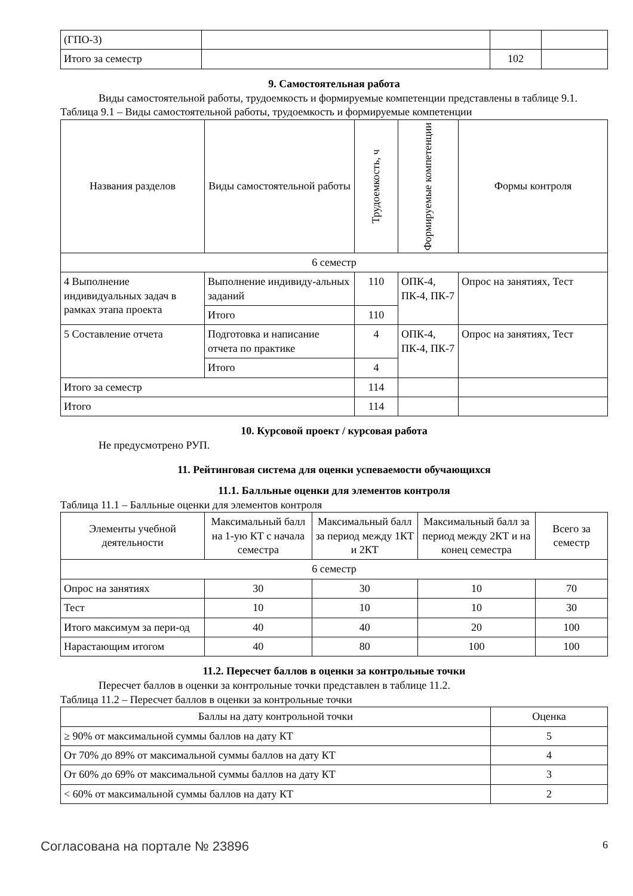| (ГПО-3) | | | |
| Итого за семестр | | 102 | |
9. Самостоятельная работа
Виды самостоятельной работы, трудоемкость и формируемые компетенции представлены в таблице 9.1.
Таблица 9.1 – Виды самостоятельной работы, трудоемкость и формируемые компетенции
| Названия разделов | Виды самостоятельной работы | Трудоемкость, ч | Формируемые компетенции | Формы контроля |
| --- | --- | --- | --- | --- |
| 6 семестр | | | | |
| 4 Выполнение индивидуальных задач в рамках этапа проекта | Выполнение индивиду-альных заданий | 110 | ОПК-4, ПК-4, ПК-7 | Опрос на занятиях, Тест |
| | Итого | 110 | | |
| 5 Составление отчета | Подготовка и написание отчета по практике | 4 | ОПК-4, ПК-4, ПК-7 | Опрос на занятиях, Тест |
| | Итого | 4 | | |
| Итого за семестр | | 114 | | |
| Итого | | 114 | | |
10. Курсовой проект / курсовая работа
Не предусмотрено РУП.
11. Рейтинговая система для оценки успеваемости обучающихся
11.1. Балльные оценки для элементов контроля
Таблица 11.1 – Балльные оценки для элементов контроля
| Элементы учебной деятельности | Максимальный балл на 1-ую КТ с начала семестра | Максимальный балл за период между 1КТ и 2КТ | Максимальный балл за период между 2КТ и на конец семестра | Всего за семестр |
| --- | --- | --- | --- | --- |
| 6 семестр | | | | |
| Опрос на занятиях | 30 | 30 | 10 | 70 |
| Тест | 10 | 10 | 10 | 30 |
| Итого максимум за пери-од | 40 | 40 | 20 | 100 |
| Нарастающим итогом | 40 | 80 | 100 | 100 |
11.2. Пересчет баллов в оценки за контрольные точки
Пересчет баллов в оценки за контрольные точки представлен в таблице 11.2.
Таблица 11.2 – Пересчет баллов в оценки за контрольные точки
| Баллы на дату контрольной точки | Оценка |
| --- | --- |
| ≥ 90% от максимальной суммы баллов на дату КТ | 5 |
| От 70% до 89% от максимальной суммы баллов на дату КТ | 4 |
| От 60% до 69% от максимальной суммы баллов на дату КТ | 3 |
| < 60% от максимальной суммы баллов на дату КТ | 2 |
Согласована на портале № 23896 6